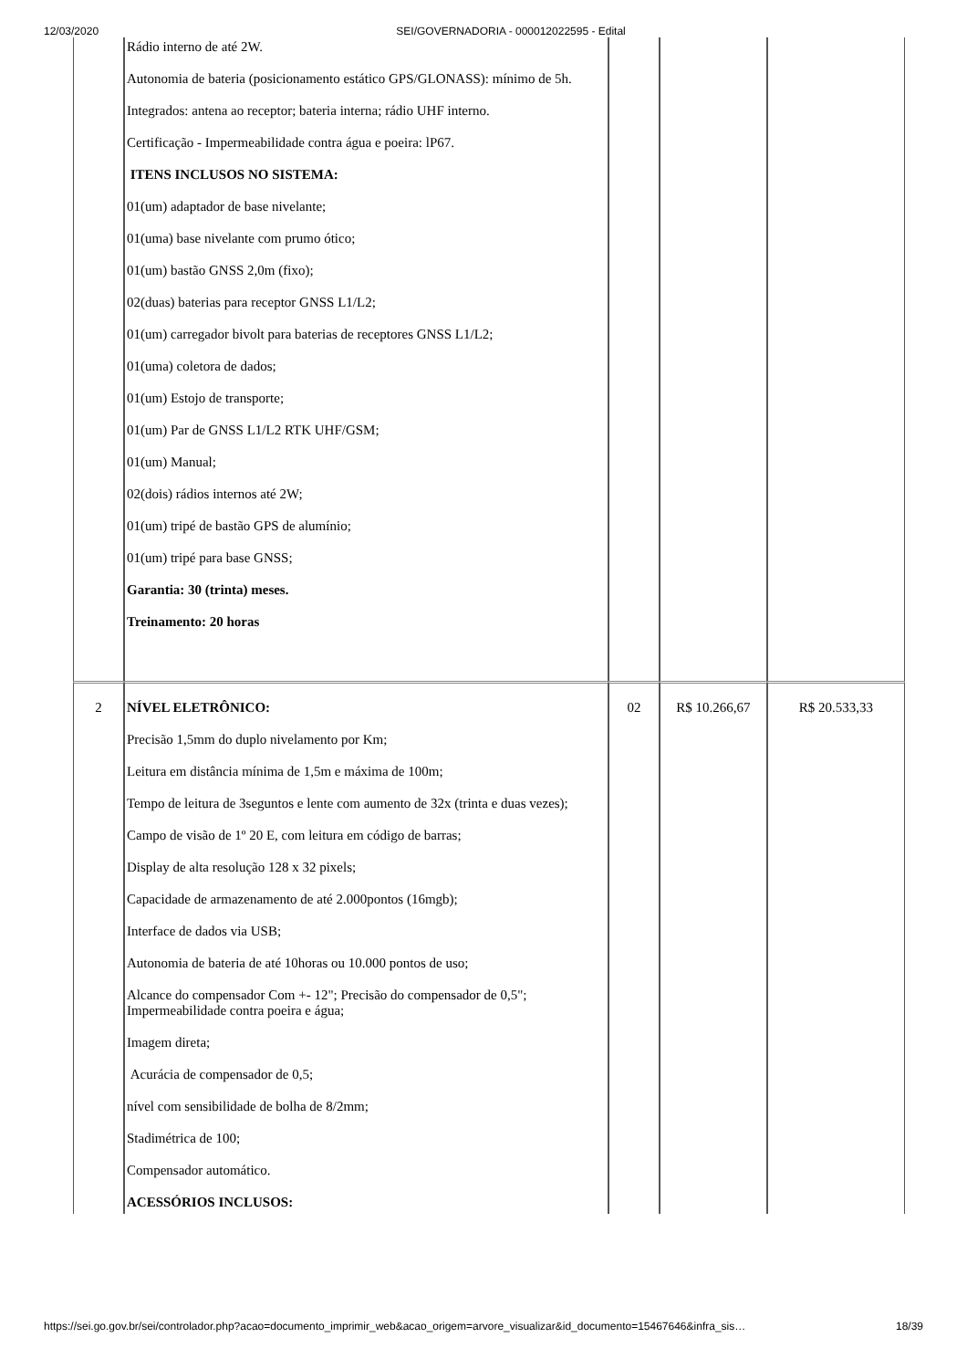12/03/2020 SEI/GOVERNADORIA - 000012022595 - Edital
| | Rádio interno de até 2W. Autonomia de bateria (posicionamento estático GPS/GLONASS): mínimo de 5h. Integrados: antena ao receptor; bateria interna; rádio UHF interno. Certificação - Impermeabilidade contra água e poeira: lP67. ITENS INCLUSOS NO SISTEMA: 01(um) adaptador de base nivelante; 01(uma) base nivelante com prumo ótico; 01(um) bastão GNSS 2,0m (fixo); 02(duas) baterias para receptor GNSS L1/L2; 01(um) carregador bivolt para baterias de receptores GNSS L1/L2; 01(uma) coletora de dados; 01(um) Estojo de transporte; 01(um) Par de GNSS L1/L2 RTK UHF/GSM; 01(um) Manual; 02(dois) rádios internos até 2W; 01(um) tripé de bastão GPS de alumínio; 01(um) tripé para base GNSS; Garantia: 30 (trinta) meses. Treinamento: 20 horas | | | |
| 2 | NÍVEL ELETRÔNICO: Precisão 1,5mm do duplo nivelamento por Km; Leitura em distância mínima de 1,5m e máxima de 100m; Tempo de leitura de 3seguntos e lente com aumento de 32x (trinta e duas vezes); Campo de visão de 1º 20 E, com leitura em código de barras; Display de alta resolução 128 x 32 pixels; Capacidade de armazenamento de até 2.000pontos (16mgb); Interface de dados via USB; Autonomia de bateria de até 10horas ou 10.000 pontos de uso; Alcance do compensador Com +- 12"; Precisão do compensador de 0,5"; Impermeabilidade contra poeira e água; Imagem direta; Acurácia de compensador de 0,5; nível com sensibilidade de bolha de 8/2mm; Stadimétrica de 100; Compensador automático. ACESSÓRIOS INCLUSOS: | 02 | R$ 10.266,67 | R$ 20.533,33 |
https://sei.go.gov.br/sei/controlador.php?acao=documento_imprimir_web&acao_origem=arvore_visualizar&id_documento=15467646&infra_sis… 18/39